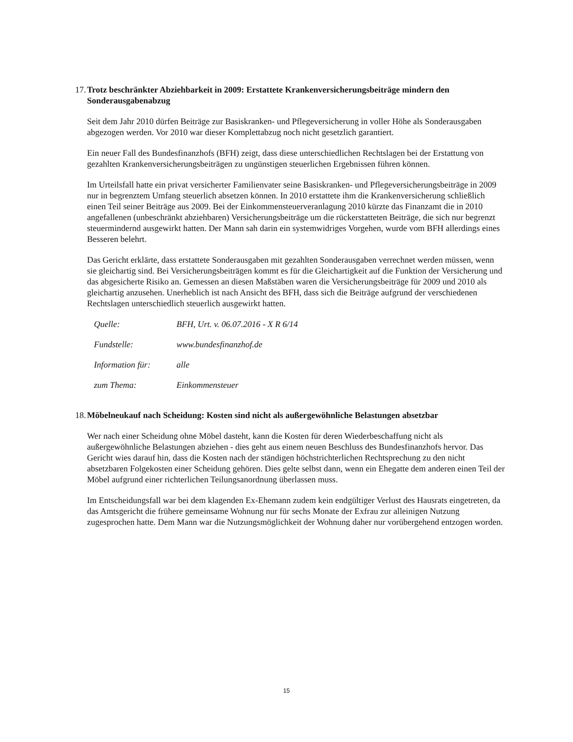17. Trotz beschränkter Abziehbarkeit in 2009: Erstattete Krankenversicherungsbeiträge mindern den Sonderausgabenabzug
Seit dem Jahr 2010 dürfen Beiträge zur Basiskranken- und Pflegeversicherung in voller Höhe als Sonderausgaben abgezogen werden. Vor 2010 war dieser Komplettabzug noch nicht gesetzlich garantiert.
Ein neuer Fall des Bundesfinanzhofs (BFH) zeigt, dass diese unterschiedlichen Rechtslagen bei der Erstattung von gezahlten Krankenversicherungsbeiträgen zu ungünstigen steuerlichen Ergebnissen führen können.
Im Urteilsfall hatte ein privat versicherter Familienvater seine Basiskranken- und Pflegeversicherungsbeiträge in 2009 nur in begrenztem Umfang steuerlich absetzen können. In 2010 erstattete ihm die Krankenversicherung schließlich einen Teil seiner Beiträge aus 2009. Bei der Einkommensteuerveranlagung 2010 kürzte das Finanzamt die in 2010 angefallenen (unbeschränkt abziehbaren) Versicherungsbeiträge um die rückerstatteten Beiträge, die sich nur begrenzt steuermindernd ausgewirkt hatten. Der Mann sah darin ein systemwidriges Vorgehen, wurde vom BFH allerdings eines Besseren belehrt.
Das Gericht erklärte, dass erstattete Sonderausgaben mit gezahlten Sonderausgaben verrechnet werden müssen, wenn sie gleichartig sind. Bei Versicherungsbeiträgen kommt es für die Gleichartigkeit auf die Funktion der Versicherung und das abgesicherte Risiko an. Gemessen an diesen Maßstäben waren die Versicherungsbeiträge für 2009 und 2010 als gleichartig anzusehen. Unerheblich ist nach Ansicht des BFH, dass sich die Beiträge aufgrund der verschiedenen Rechtslagen unterschiedlich steuerlich ausgewirkt hatten.
| Quelle: | BFH, Urt. v. 06.07.2016 - X R 6/14 |
| Fundstelle: | www.bundesfinanzhof.de |
| Information für: | alle |
| zum Thema: | Einkommensteuer |
18. Möbelneukauf nach Scheidung: Kosten sind nicht als außergewöhnliche Belastungen absetzbar
Wer nach einer Scheidung ohne Möbel dasteht, kann die Kosten für deren Wiederbeschaffung nicht als außergewöhnliche Belastungen abziehen - dies geht aus einem neuen Beschluss des Bundesfinanzhofs hervor. Das Gericht wies darauf hin, dass die Kosten nach der ständigen höchstrichterlichen Rechtsprechung zu den nicht absetzbaren Folgekosten einer Scheidung gehören. Dies gelte selbst dann, wenn ein Ehegatte dem anderen einen Teil der Möbel aufgrund einer richterlichen Teilungsanordnung überlassen muss.
Im Entscheidungsfall war bei dem klagenden Ex-Ehemann zudem kein endgültiger Verlust des Hausrats eingetreten, da das Amtsgericht die frühere gemeinsame Wohnung nur für sechs Monate der Exfrau zur alleinigen Nutzung zugesprochen hatte. Dem Mann war die Nutzungsmöglichkeit der Wohnung daher nur vorübergehend entzogen worden.
15